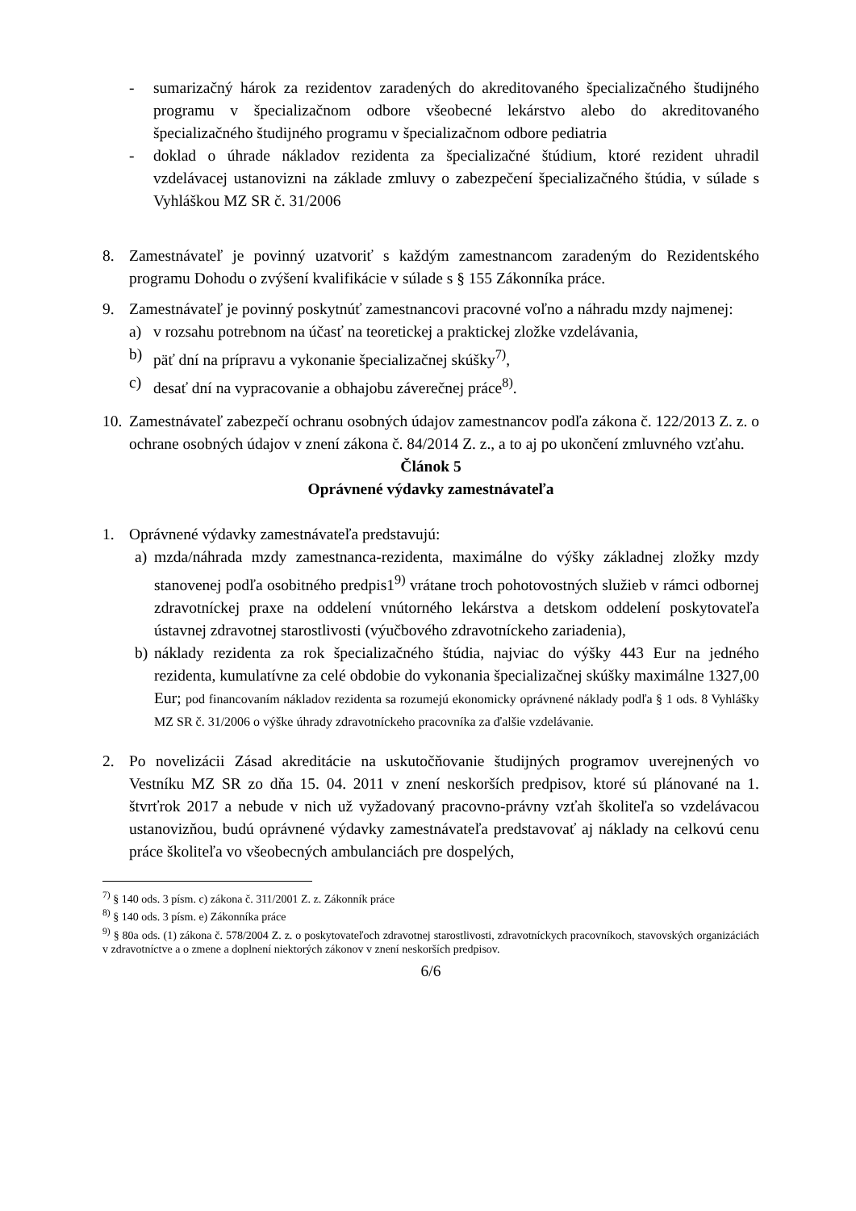- sumarizačný hárok za rezidentov zaradených do akreditovaného špecializačného študijného programu v špecializačnom odbore všeobecné lekárstvo alebo do akreditovaného špecializačného študijného programu v špecializačnom odbore pediatria
- doklad o úhrade nákladov rezidenta za špecializačné štúdium, ktoré rezident uhradil vzdelávacej ustanovizni na základe zmluvy o zabezpečení špecializačného štúdia, v súlade s Vyhláškou MZ SR č. 31/2006
8. Zamestnávateľ je povinný uzatvoriť s každým zamestnancom zaradeným do Rezidentského programu Dohodu o zvýšení kvalifikácie v súlade s § 155 Zákonníka práce.
9. Zamestnávateľ je povinný poskytnúť zamestnancovi pracovné voľno a náhradu mzdy najmenej:
a) v rozsahu potrebnom na účasť na teoretickej a praktickej zložke vzdelávania,
b) päť dní na prípravu a vykonanie špecializačnej skúšky<sup>7)</sup>,
c) desať dní na vypracovanie a obhajobu záverečnej práce<sup>8)</sup>.
10.
Zamestnávateľ zabezpečí ochranu osobných údajov zamestnancov podľa zákona č. 122/2013 Z. z. o ochrane osobných údajov v znení zákona č. 84/2014 Z. z., a to aj po ukončení zmluvného vzťahu.
Článok 5
Oprávnené výdavky zamestnávateľa
1. Oprávnené výdavky zamestnávateľa predstavujú:
a) mzda/náhrada mzdy zamestnanca-rezidenta, maximálne do výšky základnej zložky mzdy stanovenej podľa osobitného predpis1<sup>9)</sup> vrátane troch pohotovostných služieb v rámci odbornej zdravotníckej praxe na oddelení vnútorného lekárstva a detskom oddelení poskytovateľa ústavnej zdravotnej starostlivosti (výučbového zdravotníckeho zariadenia),
b) náklady rezidenta za rok špecializačného štúdia, najviac do výšky 443 Eur na jedného rezidenta, kumulatívne za celé obdobie do vykonania špecializačnej skúšky maximálne 1327,00 Eur; pod financovaním nákladov rezidenta sa rozumejú ekonomicky oprávnené náklady podľa § 1 ods. 8 Vyhlášky MZ SR č. 31/2006 o výške úhrady zdravotníckeho pracovníka za ďalšie vzdelávanie.
2. Po novelizácii Zásad akreditácie na uskutočňovanie študijných programov uverejnených vo Vestníku MZ SR zo dňa 15. 04. 2011 v znení neskorších predpisov, ktoré sú plánované na 1. štvrťrok 2017 a nebude v nich už vyžadovaný pracovno-právny vzťah školiteľa so vzdelávacou ustanovizňou, budú oprávnené výdavky zamestnávateľa predstavovať aj náklady na celkovú cenu práce školiteľa vo všeobecných ambulanciách pre dospelých,
<sup>7)</sup> § 140 ods. 3 písm. c) zákona č. 311/2001 Z. z. Zákonník práce
<sup>8)</sup> § 140 ods. 3 písm. e) Zákonníka práce
<sup>9)</sup> § 80a ods. (1) zákona č. 578/2004 Z. z. o poskytovateľoch zdravotnej starostlivosti, zdravotníckych pracovníkoch, stavovských organizáciách v zdravotníctve a o zmene a doplnení niektorých zákonov v znení neskorších predpisov.
6/6